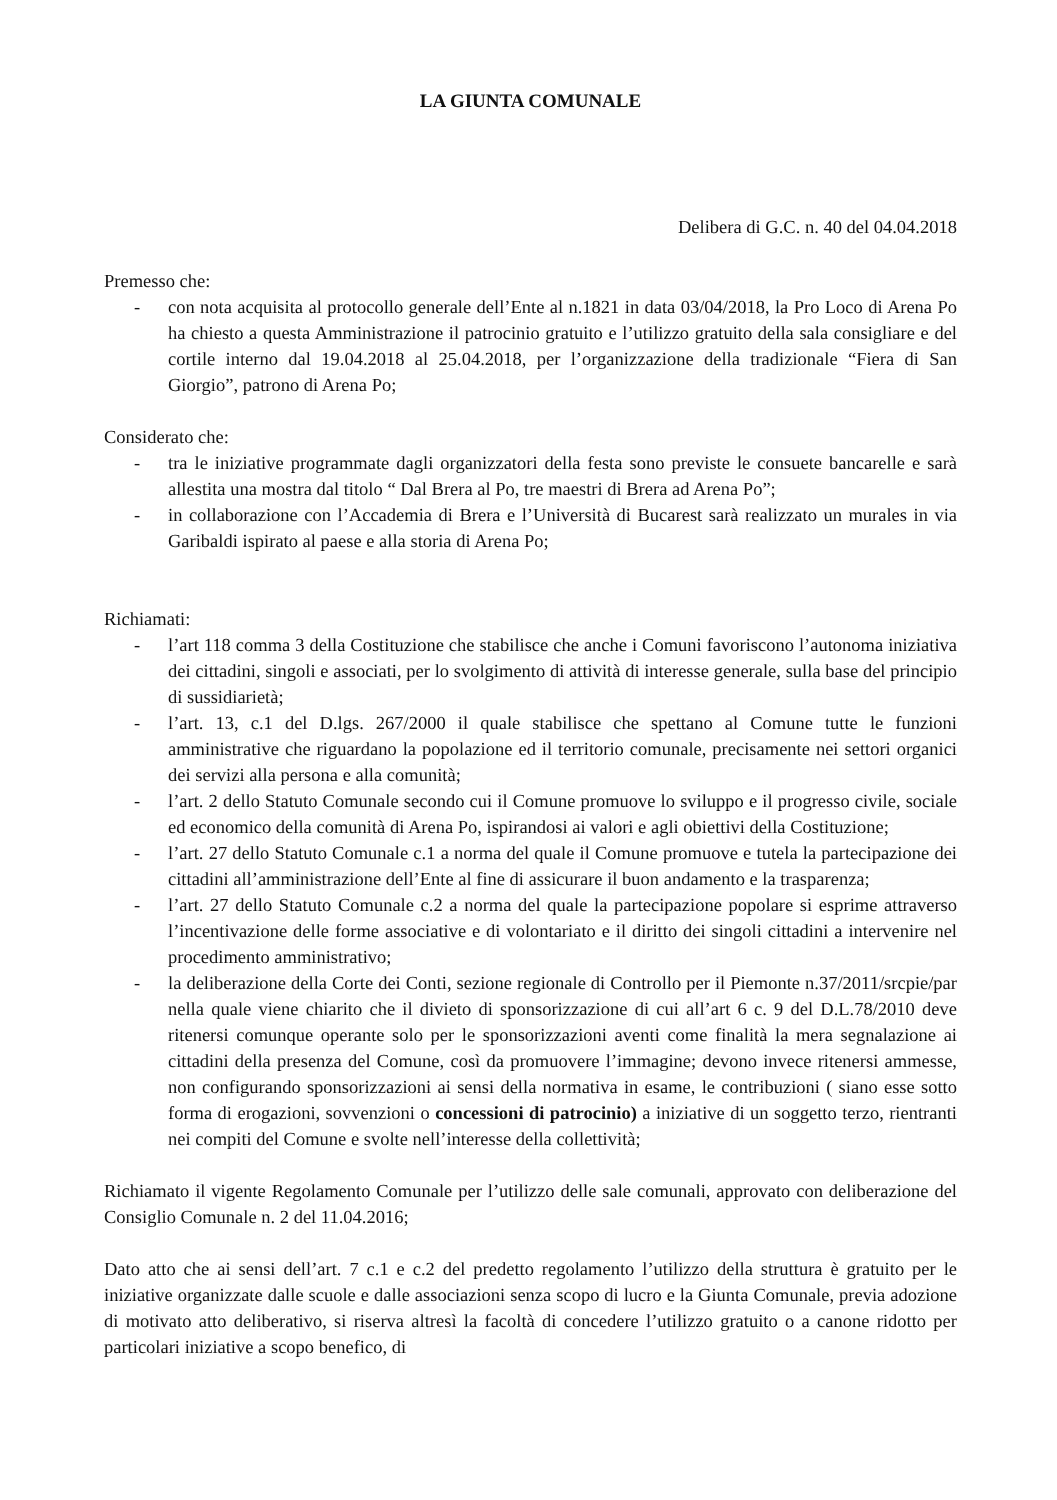LA GIUNTA COMUNALE
Delibera di G.C. n. 40 del 04.04.2018
Premesso che:
- con nota acquisita al protocollo generale dell’Ente al n.1821 in data 03/04/2018, la Pro Loco di Arena Po ha chiesto a questa Amministrazione il patrocinio gratuito e l’utilizzo gratuito della sala consigliare e del cortile interno dal 19.04.2018 al 25.04.2018, per l’organizzazione della tradizionale “Fiera di San Giorgio”, patrono di Arena Po;
Considerato che:
- tra le iniziative programmate dagli organizzatori della festa sono previste le consuete bancarelle e sarà allestita una mostra dal titolo “ Dal Brera al Po, tre maestri di Brera ad Arena Po”;
- in collaborazione con l’Accademia di Brera e l’Università di Bucarest sarà realizzato un murales in via Garibaldi ispirato al paese e alla storia di Arena Po;
Richiamati:
- l’art 118 comma 3 della Costituzione che stabilisce che anche i Comuni favoriscono l’autonoma iniziativa dei cittadini, singoli e associati, per lo svolgimento di attività di interesse generale, sulla base del principio di sussidiarietà;
- l’art. 13, c.1 del D.lgs. 267/2000 il quale stabilisce che spettano al Comune tutte le funzioni amministrative che riguardano la popolazione ed il territorio comunale, precisamente nei settori organici dei servizi alla persona e alla comunità;
- l’art. 2 dello Statuto Comunale secondo cui il Comune promuove lo sviluppo e il progresso civile, sociale ed economico della comunità di Arena Po, ispirandosi ai valori e agli obiettivi della Costituzione;
- l’art. 27 dello Statuto Comunale c.1 a norma del quale il Comune promuove e tutela la partecipazione dei cittadini all’amministrazione dell’Ente al fine di assicurare il buon andamento e la trasparenza;
- l’art. 27 dello Statuto Comunale c.2 a norma del quale la partecipazione popolare si esprime attraverso l’incentivazione delle forme associative e di volontariato e il diritto dei singoli cittadini a intervenire nel procedimento amministrativo;
- la deliberazione della Corte dei Conti, sezione regionale di Controllo per il Piemonte n.37/2011/srcpie/par nella quale viene chiarito che il divieto di sponsorizzazione di cui all’art 6 c. 9 del D.L.78/2010 deve ritenersi comunque operante solo per le sponsorizzazioni aventi come finalità la mera segnalazione ai cittadini della presenza del Comune, così da promuovere l’immagine; devono invece ritenersi ammesse, non configurando sponsorizzazioni ai sensi della normativa in esame, le contribuzioni ( siano esse sotto forma di erogazioni, sovvenzioni o concessioni di patrocinio) a iniziative di un soggetto terzo, rientranti nei compiti del Comune e svolte nell’interesse della collettività;
Richiamato il vigente Regolamento Comunale per l’utilizzo delle sale comunali, approvato con deliberazione del Consiglio Comunale n. 2 del 11.04.2016;
Dato atto che ai sensi dell’art. 7 c.1 e c.2 del predetto regolamento l’utilizzo della struttura è gratuito per le iniziative organizzate dalle scuole e dalle associazioni senza scopo di lucro e la Giunta Comunale, previa adozione di motivato atto deliberativo, si riserva altresì la facoltà di concedere l’utilizzo gratuito o a canone ridotto per particolari iniziative a scopo benefico, di